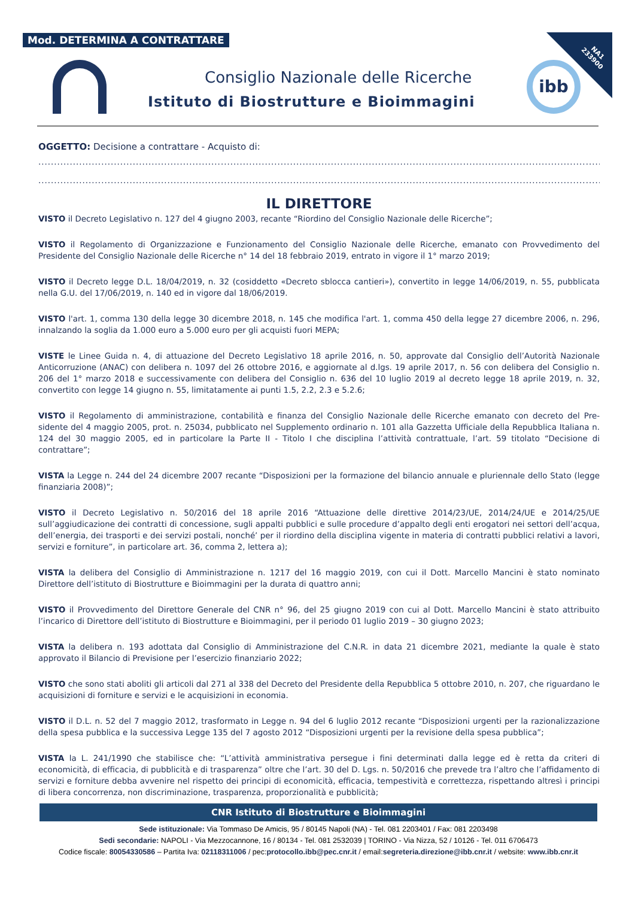Mod. DETERMINA A CONTRATTARE
NA1
233900
Consiglio Nazionale delle Ricerche
Istituto di Biostrutture e Bioimmagini
ibb
OGGETTO: Decisione a contrattare - Acquisto di:
.....................................................................................................................................................................................................
....................................................................................................................................................................................................;
IL DIRETTORE
VISTO il Decreto Legislativo n. 127 del 4 giugno 2003, recante “Riordino del Consiglio Nazionale delle Ricerche”;
VISTO il Regolamento di Organizzazione e Funzionamento del Consiglio Nazionale delle Ricerche, emanato con Provvedimento del Presidente del Consiglio Nazionale delle Ricerche n° 14 del 18 febbraio 2019, entrato in vigore il 1° marzo 2019;
VISTO il Decreto legge D.L. 18/04/2019, n. 32 (cosiddetto «Decreto sblocca cantieri»), convertito in legge 14/06/2019, n. 55, pubblicata nella G.U. del 17/06/2019, n. 140 ed in vigore dal 18/06/2019.
VISTO l'art. 1, comma 130 della legge 30 dicembre 2018, n. 145 che modifica l'art. 1, comma 450 della legge 27 dicembre 2006, n. 296, innalzando la soglia da 1.000 euro a 5.000 euro per gli acquisti fuori MEPA;
VISTE le Linee Guida n. 4, di attuazione del Decreto Legislativo 18 aprile 2016, n. 50, approvate dal Consiglio dell’Autorità Nazionale Anticorruzione (ANAC) con delibera n. 1097 del 26 ottobre 2016, e aggiornate al d.lgs. 19 aprile 2017, n. 56 con delibera del Consiglio n. 206 del 1° marzo 2018 e successivamente con delibera del Consiglio n. 636 del 10 luglio 2019 al decreto legge 18 aprile 2019, n. 32, convertito con legge 14 giugno n. 55, limitatamente ai punti 1.5, 2.2, 2.3 e 5.2.6;
VISTO il Regolamento di amministrazione, contabilità e finanza del Consiglio Nazionale delle Ricerche emanato con decreto del Pre-sidente del 4 maggio 2005, prot. n. 25034, pubblicato nel Supplemento ordinario n. 101 alla Gazzetta Ufficiale della Repubblica Italiana n. 124 del 30 maggio 2005, ed in particolare la Parte II - Titolo I che disciplina l’attività contrattuale, l’art. 59 titolato “Decisione di contrattare”;
VISTA la Legge n. 244 del 24 dicembre 2007 recante “Disposizioni per la formazione del bilancio annuale e pluriennale dello Stato (legge finanziaria 2008)”;
VISTO il Decreto Legislativo n. 50/2016 del 18 aprile 2016 “Attuazione delle direttive 2014/23/UE, 2014/24/UE e 2014/25/UE sull’aggiudicazione dei contratti di concessione, sugli appalti pubblici e sulle procedure d’appalto degli enti erogatori nei settori dell’acqua, dell’energia, dei trasporti e dei servizi postali, nonché’ per il riordino della disciplina vigente in materia di contratti pubblici relativi a lavori, servizi e forniture”, in particolare art. 36, comma 2, lettera a);
VISTA la delibera del Consiglio di Amministrazione n. 1217 del 16 maggio 2019, con cui il Dott. Marcello Mancini è stato nominato Direttore dell’istituto di Biostrutture e Bioimmagini per la durata di quattro anni;
VISTO il Provvedimento del Direttore Generale del CNR n° 96, del 25 giugno 2019 con cui al Dott. Marcello Mancini è stato attribuito l’incarico di Direttore dell’istituto di Biostrutture e Bioimmagini, per il periodo 01 luglio 2019 – 30 giugno 2023;
VISTA la delibera n. 193 adottata dal Consiglio di Amministrazione del C.N.R. in data 21 dicembre 2021, mediante la quale è stato approvato il Bilancio di Previsione per l’esercizio finanziario 2022;
VISTO che sono stati aboliti gli articoli dal 271 al 338 del Decreto del Presidente della Repubblica 5 ottobre 2010, n. 207, che riguardano le acquisizioni di forniture e servizi e le acquisizioni in economia.
VISTO il D.L. n. 52 del 7 maggio 2012, trasformato in Legge n. 94 del 6 luglio 2012 recante “Disposizioni urgenti per la razionalizzazione della spesa pubblica e la successiva Legge 135 del 7 agosto 2012 “Disposizioni urgenti per la revisione della spesa pubblica”;
VISTA la L. 241/1990 che stabilisce che: “L’attività amministrativa persegue i fini determinati dalla legge ed è retta da criteri di economicità, di efficacia, di pubblicità e di trasparenza” oltre che l’art. 30 del D. Lgs. n. 50/2016 che prevede tra l’altro che l’affidamento di servizi e forniture debba avvenire nel rispetto dei principi di economicità, efficacia, tempestività e correttezza, rispettando altresì i principi di libera concorrenza, non discriminazione, trasparenza, proporzionalità e pubblicità;
CNR Istituto di Biostrutture e Bioimmagini
Sede istituzionale: Via Tommaso De Amicis, 95 / 80145 Napoli (NA) - Tel. 081 2203401 / Fax: 081 2203498
Sedi secondarie: NAPOLI - Via Mezzocannone, 16 / 80134 - Tel. 081 2532039 | TORINO - Via Nizza, 52 / 10126 - Tel. 011 6706473
Codice fiscale: 80054330586 – Partita Iva: 02118311006 / pec:protocollo.ibb@pec.cnr.it / email:segreteria.direzione@ibb.cnr.it / website: www.ibb.cnr.it